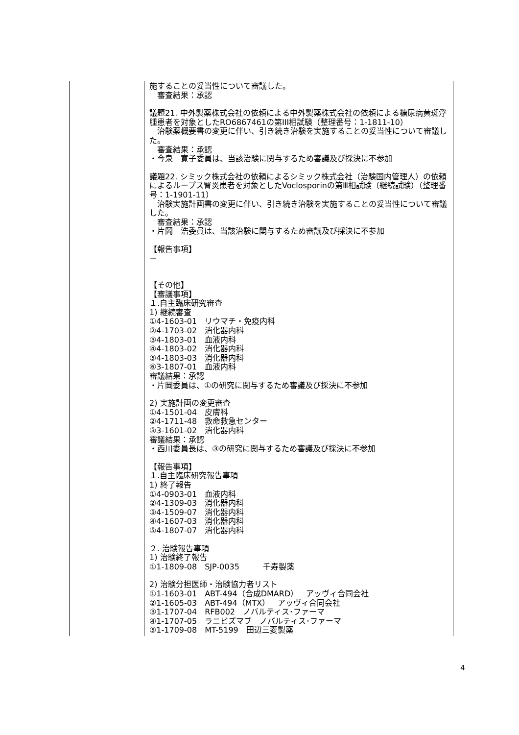| | 施することの妥当性について審議した。 審査結果：承認 議題21. 中外製薬株式会社の依頼による中外製薬株式会社の依頼による糖尿病黄斑浮腫患者を対象としたRO6867461の第III相試験（整理番号：1-1811-10） 治験薬概要書の変更に伴い、引き続き治験を実施することの妥当性について審議した。 審査結果：承認 ・今泉 寛子委員は、当該治験に関与するため審議及び採決に不参加 議題22. シミック株式会社の依頼によるシミック株式会社（治験国内管理人）の依頼によるループス腎炎患者を対象としたVoclosporinの第Ⅲ相試験（継続試験）（整理番号：1-1901-11） 治験実施計画書の変更に伴い、引き続き治験を実施することの妥当性について審議した。 審査結果：承認 ・片岡 浩委員は、当該治験に関与するため審議及び採決に不参加 【報告事項】 － 【その他】 【審議事項】 １.自主臨床研究審査 1) 継続審査 ①4-1603-01 リウマチ・免疫内科 ②4-1703-02 消化器内科 ③4-1803-01 血液内科 ④4-1803-02 消化器内科 ⑤4-1803-03 消化器内科 ⑥3-1807-01 血液内科 審議結果：承認 ・片岡委員は、①の研究に関与するため審議及び採決に不参加 2) 実施計画の変更審査 ①4-1501-04 皮膚科 ②4-1711-48 救命救急センター ③3-1601-02 消化器内科 審議結果：承認 ・西川委員長は、③の研究に関与するため審議及び採決に不参加 【報告事項】 １.自主臨床研究報告事項 1) 終了報告 ①4-0903-01 血液内科 ②4-1309-03 消化器内科 ③4-1509-07 消化器内科 ④4-1607-03 消化器内科 ⑤4-1807-07 消化器内科 ２. 治験報告事項 1) 治験終了報告 ①1-1809-08 SJP-0035 千寿製薬 2) 治験分担医師・治験協力者リスト ①1-1603-01 ABT-494（合成DMARD） アッヴィ合同会社 ②1-1605-03 ABT-494（MTX） アッヴィ合同会社 ③1-1707-04 RFB002 ノバルティス･ファーマ ④1-1707-05 ラニビズマブ ノバルティス･ファーマ ⑤1-1709-08 MT-5199 田辺三菱製薬 |
4